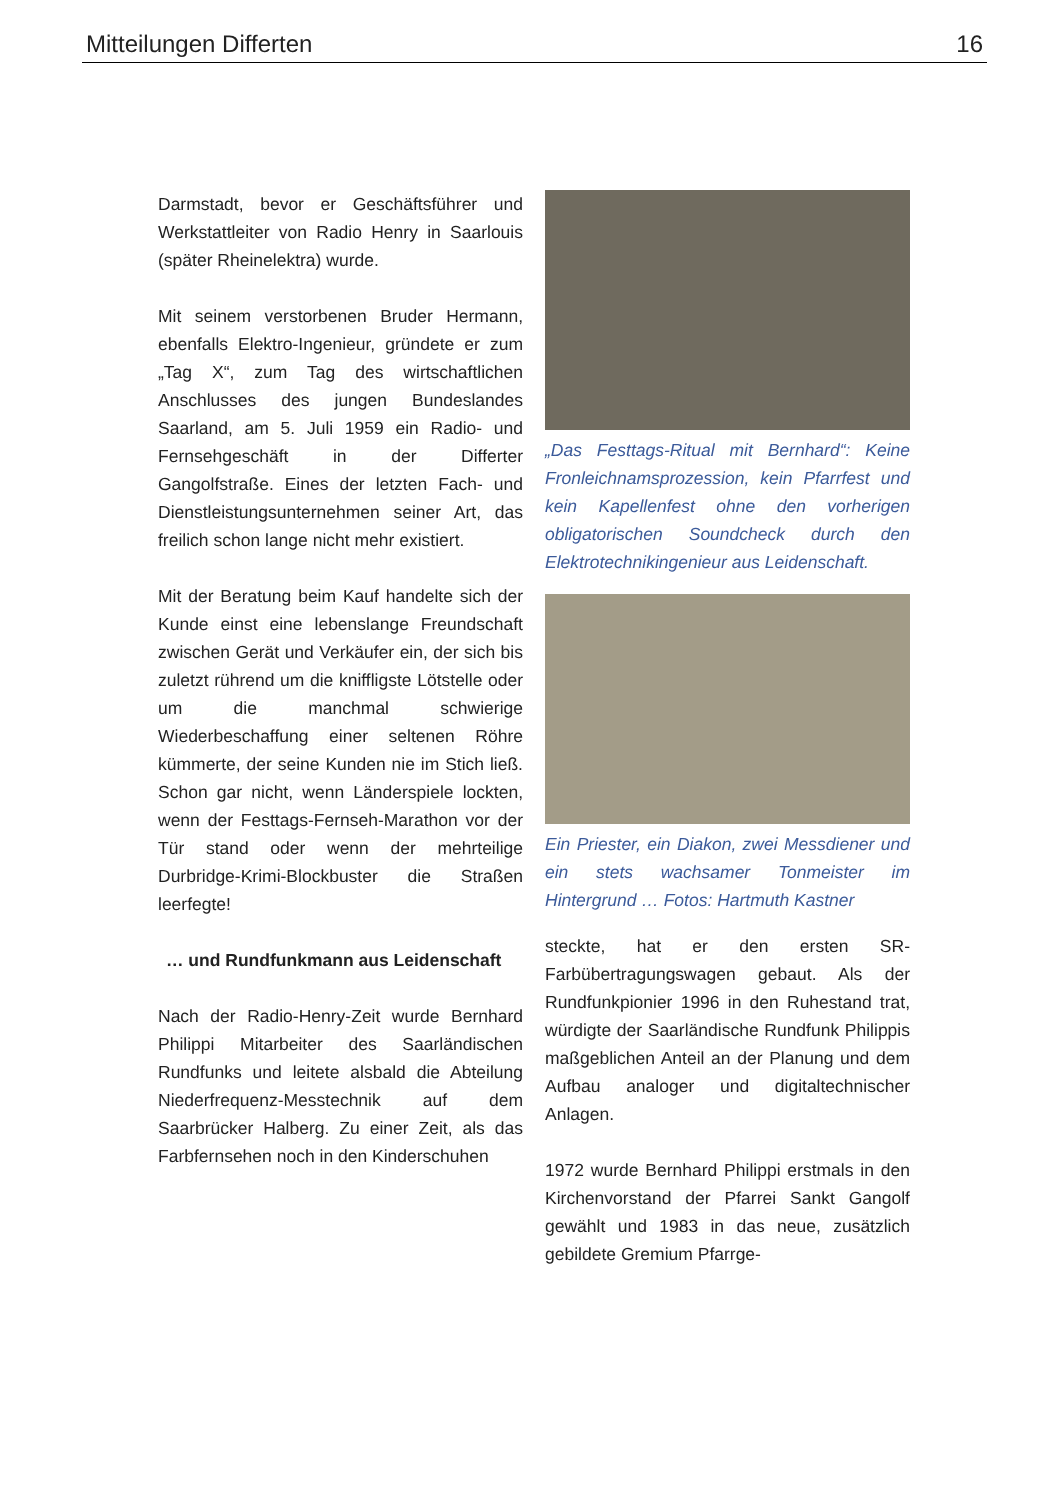Mitteilungen Differten 16
Darmstadt, bevor er Geschäftsführer und Werkstattleiter von Radio Henry in Saarlouis (später Rheinelektra) wurde.
Mit seinem verstorbenen Bruder Her­mann, ebenfalls Elektro-Ingenieur, grün­dete er zum „Tag X“, zum Tag des wirtschaftlichen Anschlusses des jungen Bundeslandes Saarland, am 5. Juli 1959 ein Radio- und Fernsehgeschäft in der Differter Gangolfstraße. Eines der letzten Fach- und Dienstleistungsunternehmen seiner Art, das freilich schon lange nicht mehr existiert.
Mit der Beratung beim Kauf handelte sich der Kunde einst eine lebenslange Freundschaft zwischen Gerät und Verkäufer ein, der sich bis zuletzt rührend um die kniffligste Lötstelle oder um die manchmal schwierige Wiederbeschaffung einer seltenen Röhre kümmerte, der seine Kunden nie im Stich ließ. Schon gar nicht, wenn Länderspiele lockten, wenn der Festtags-Fernseh-Marathon vor der Tür stand oder wenn der mehrteilige Durbridge-Krimi-Blockbuster die Straßen leerfegte!
… und Rundfunkmann aus Leidenschaft
Nach der Radio-Henry-Zeit wurde Bernhard Philippi Mitarbeiter des Saarländischen Rundfunks und leitete alsbald die Abteilung Niederfrequenz-Messtechnik auf dem Saarbrücker Halberg. Zu einer Zeit, als das Farbfernsehen noch in den Kinderschuhen
„Das Festtags-Ritual mit Bernhard“: Keine Fronleichnamsprozession, kein Pfarrfest und kein Kapellenfest ohne den vorherigen obligatorischen Soundcheck durch den Elektrotechnikingenieur aus Leidenschaft.
Ein Priester, ein Diakon, zwei Messdiener und ein stets wachsamer Tonmeister im Hintergrund … Fotos: Hartmuth Kastner
steckte, hat er den ersten SR-Farbübertragungswagen gebaut. Als der Rundfunkpionier 1996 in den Ruhestand trat, würdigte der Saarländische Rundfunk Philippis maßgeblichen Anteil an der Planung und dem Aufbau analoger und digitaltechnischer Anlagen.
1972 wurde Bernhard Philippi erstmals in den Kirchenvorstand der Pfarrei Sankt Gangolf gewählt und 1983 in das neue, zusätzlich gebildete Gremium Pfarrge-